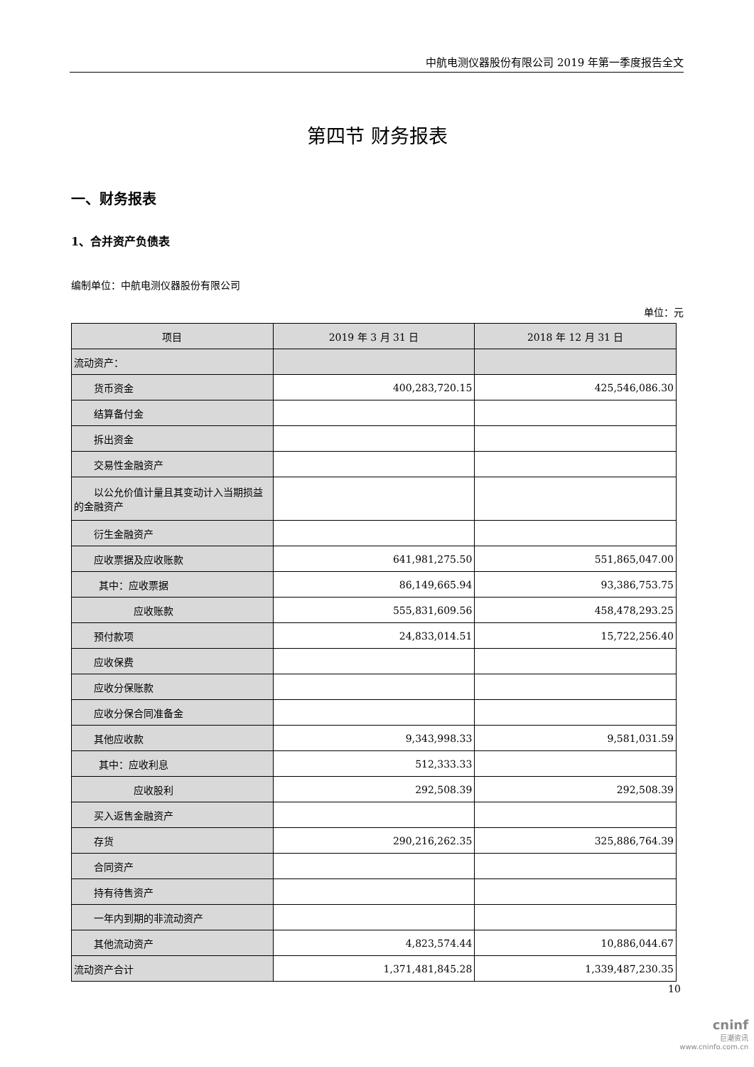中航电测仪器股份有限公司 2019 年第一季度报告全文
第四节 财务报表
一、财务报表
1、合并资产负债表
编制单位：中航电测仪器股份有限公司
单位：元
| 项目 | 2019 年 3 月 31 日 | 2018 年 12 月 31 日 |
| --- | --- | --- |
| 流动资产： | | |
| 货币资金 | 400,283,720.15 | 425,546,086.30 |
| 结算备付金 | | |
| 拆出资金 | | |
| 交易性金融资产 | | |
| 以公允价值计量且其变动计入当期损益的金融资产 | | |
| 衍生金融资产 | | |
| 应收票据及应收账款 | 641,981,275.50 | 551,865,047.00 |
| 其中：应收票据 | 86,149,665.94 | 93,386,753.75 |
| 应收账款 | 555,831,609.56 | 458,478,293.25 |
| 预付款项 | 24,833,014.51 | 15,722,256.40 |
| 应收保费 | | |
| 应收分保账款 | | |
| 应收分保合同准备金 | | |
| 其他应收款 | 9,343,998.33 | 9,581,031.59 |
| 其中：应收利息 | 512,333.33 | |
| 应收股利 | 292,508.39 | 292,508.39 |
| 买入返售金融资产 | | |
| 存货 | 290,216,262.35 | 325,886,764.39 |
| 合同资产 | | |
| 持有待售资产 | | |
| 一年内到期的非流动资产 | | |
| 其他流动资产 | 4,823,574.44 | 10,886,044.67 |
| 流动资产合计 | 1,371,481,845.28 | 1,339,487,230.35 |
10
cninf
巨潮资讯
www.cninfo.com.cn